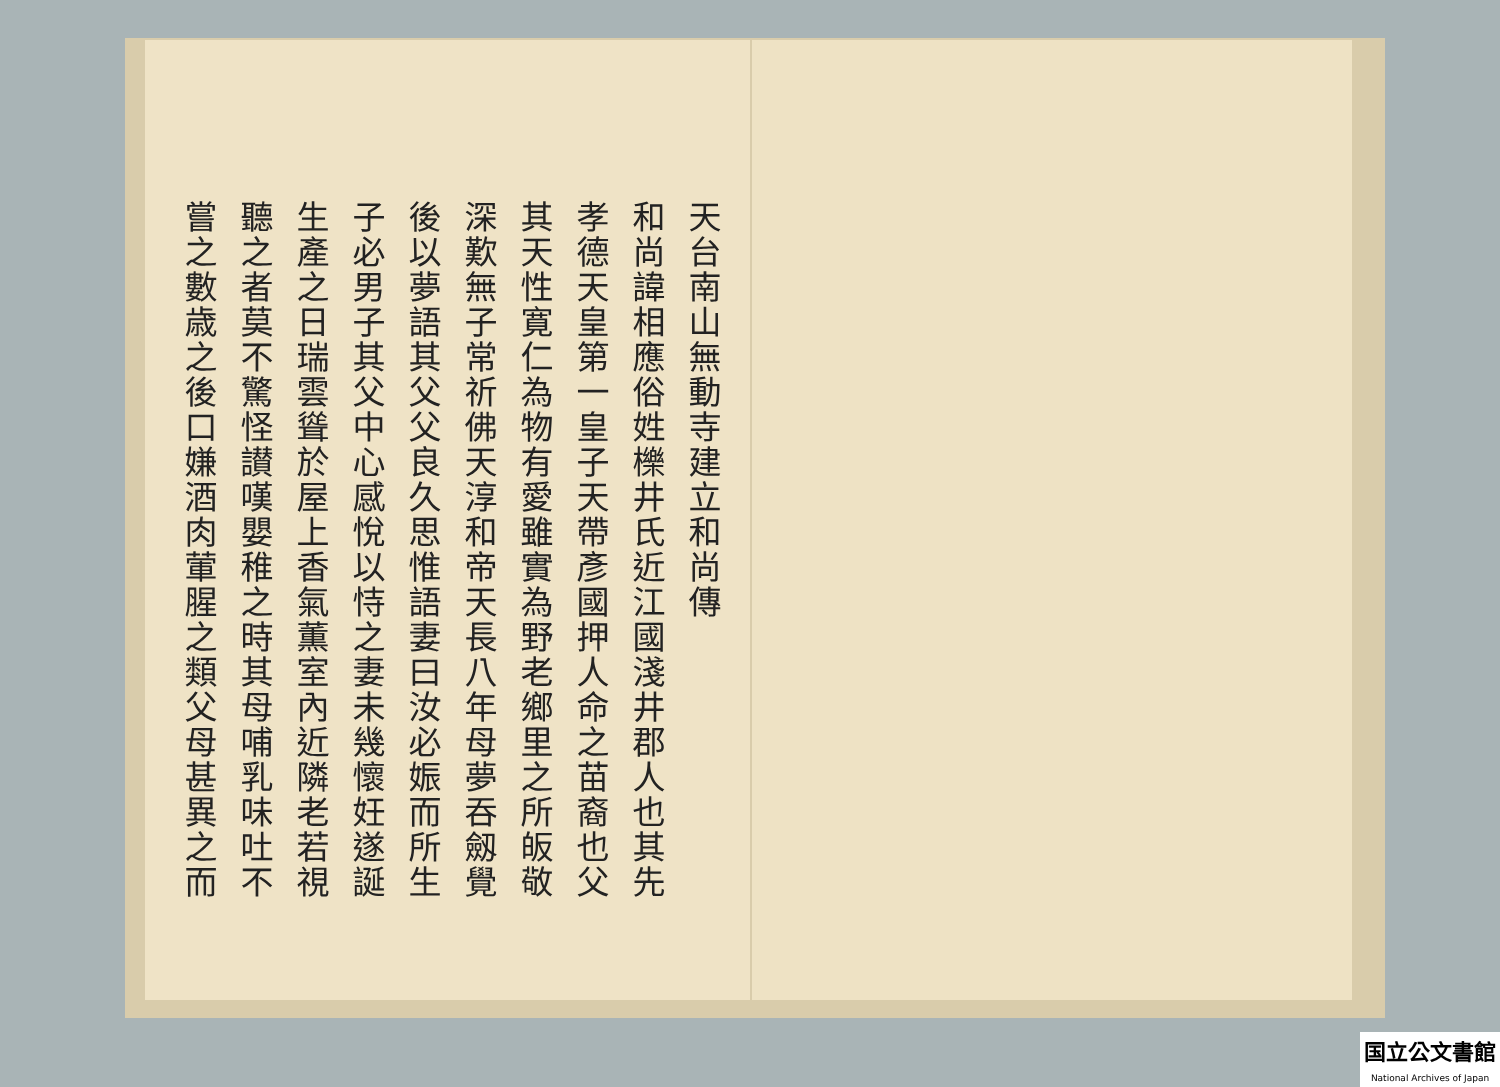天台南山無動寺建立和尚傳
和尚諱相應俗姓櫟井氏近江國淺井郡人也其先
孝德天皇第一皇子天帶彥國押人命之苗裔也父
其天性寛仁為物有愛雖實為野老鄉里之所皈敬
深歎無子常祈佛天淳和帝天長八年母夢吞劔覺
後以夢語其父父良久思惟語妻曰汝必娠而所生
子必男子其父中心感悅以恃之妻未幾懷妊遂誕
生產之日瑞雲聳於屋上香氣薫室內近隣老若視
聽之者莫不驚怪讃嘆嬰稚之時其母哺乳味吐不
嘗之數歳之後口嫌酒肉葷腥之類父母甚異之而
国立公文書館
National Archives of Japan